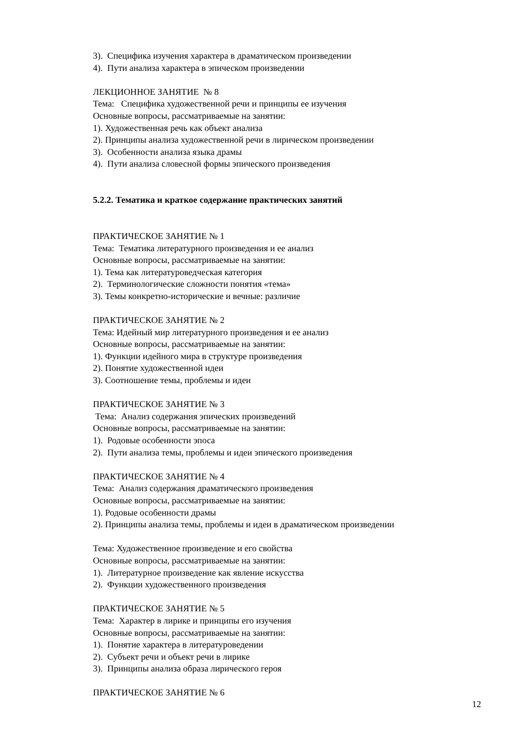3). Специфика изучения характера в драматическом произведении
4). Пути анализа характера в эпическом произведении
ЛЕКЦИОННОЕ ЗАНЯТИЕ № 8
Тема: Специфика художественной речи и принципы ее изучения
Основные вопросы, рассматриваемые на занятии:
1). Художественная речь как объект анализа
2). Принципы анализа художественной речи в лирическом произведении
3). Особенности анализа языка драмы
4). Пути анализа словесной формы эпического произведения
5.2.2. Тематика и краткое содержание практических занятий
ПРАКТИЧЕСКОЕ ЗАНЯТИЕ № 1
Тема: Тематика литературного произведения и ее анализ
Основные вопросы, рассматриваемые на занятии:
1). Тема как литературоведческая категория
2). Терминологические сложности понятия «тема»
3). Темы конкретно-исторические и вечные: различие
ПРАКТИЧЕСКОЕ ЗАНЯТИЕ № 2
Тема: Идейный мир литературного произведения и ее анализ
Основные вопросы, рассматриваемые на занятии:
1). Функции идейного мира в структуре произведения
2). Понятие художественной идеи
3). Соотношение темы, проблемы и идеи
ПРАКТИЧЕСКОЕ ЗАНЯТИЕ № 3
Тема: Анализ содержания эпических произведений
Основные вопросы, рассматриваемые на занятии:
1). Родовые особенности эпоса
2). Пути анализа темы, проблемы и идеи эпического произведения
ПРАКТИЧЕСКОЕ ЗАНЯТИЕ № 4
Тема: Анализ содержания драматического произведения
Основные вопросы, рассматриваемые на занятии:
1). Родовые особенности драмы
2). Принципы анализа темы, проблемы и идеи в драматическом произведении
Тема: Художественное произведение и его свойства
Основные вопросы, рассматриваемые на занятии:
1). Литературное произведение как явление искусства
2). Функции художественного произведения
ПРАКТИЧЕСКОЕ ЗАНЯТИЕ № 5
Тема: Характер в лирике и принципы его изучения
Основные вопросы, рассматриваемые на занятии:
1). Понятие характера в литературоведении
2). Субъект речи и объект речи в лирике
3). Принципы анализа образа лирического героя
ПРАКТИЧЕСКОЕ ЗАНЯТИЕ № 6
12